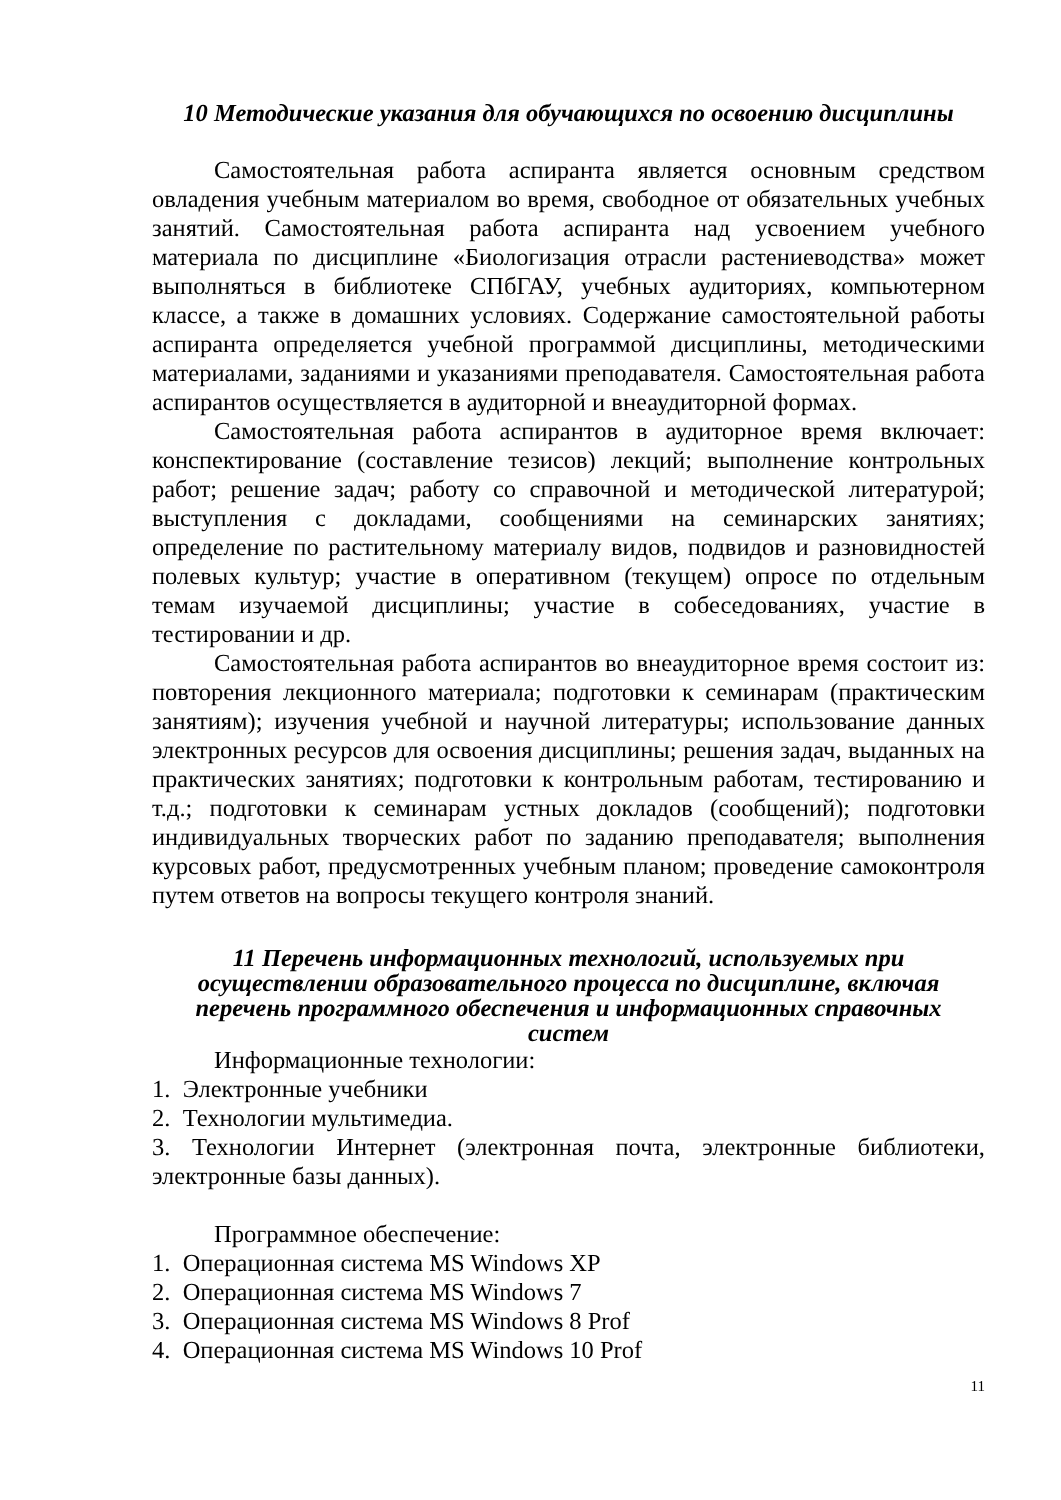10 Методические указания для обучающихся по освоению дисциплины
Самостоятельная работа аспиранта является основным средством овладения учебным материалом во время, свободное от обязательных учебных занятий. Самостоятельная работа аспиранта над усвоением учебного материала по дисциплине «Биологизация отрасли растениеводства» может выполняться в библиотеке СПбГАУ, учебных аудиториях, компьютерном классе, а также в домашних условиях. Содержание самостоятельной работы аспиранта определяется учебной программой дисциплины, методическими материалами, заданиями и указаниями преподавателя. Самостоятельная работа аспирантов осуществляется в аудиторной и внеаудиторной формах.
Самостоятельная работа аспирантов в аудиторное время включает: конспектирование (составление тезисов) лекций; выполнение контрольных работ; решение задач; работу со справочной и методической литературой; выступления с докладами, сообщениями на семинарских занятиях; определение по растительному материалу видов, подвидов и разновидностей полевых культур; участие в оперативном (текущем) опросе по отдельным темам изучаемой дисциплины; участие в собеседованиях, участие в тестировании и др.
Самостоятельная работа аспирантов во внеаудиторное время состоит из: повторения лекционного материала; подготовки к семинарам (практическим занятиям); изучения учебной и научной литературы; использование данных электронных ресурсов для освоения дисциплины; решения задач, выданных на практических занятиях; подготовки к контрольным работам, тестированию и т.д.; подготовки к семинарам устных докладов (сообщений); подготовки индивидуальных творческих работ по заданию преподавателя; выполнения курсовых работ, предусмотренных учебным планом; проведение самоконтроля путем ответов на вопросы текущего контроля знаний.
11 Перечень информационных технологий, используемых при осуществлении образовательного процесса по дисциплине, включая перечень программного обеспечения и информационных справочных систем
Информационные технологии:
1. Электронные учебники
2. Технологии мультимедиа.
3. Технологии Интернет (электронная почта, электронные библиотеки, электронные базы данных).
Программное обеспечение:
1. Операционная система MS Windows XP
2. Операционная система MS Windows 7
3. Операционная система MS Windows 8 Prof
4. Операционная система MS Windows 10 Prof
11